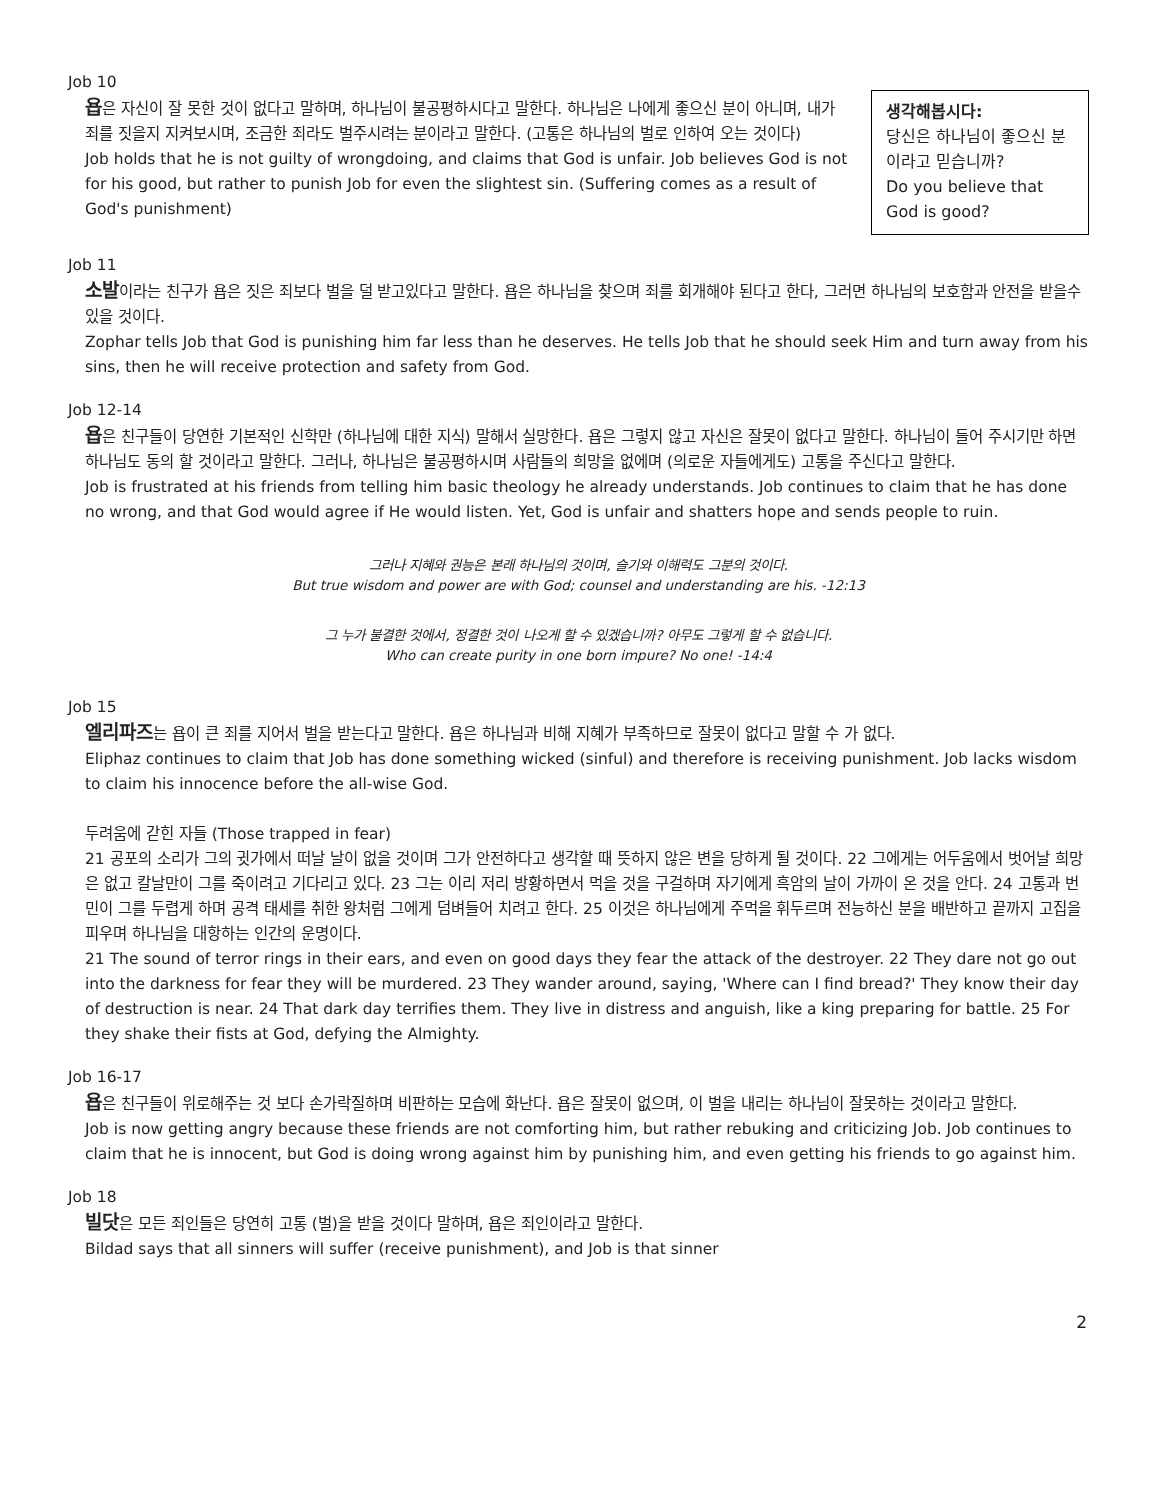Job 10
욥은 자신이 잘 못한 것이 없다고 말하며, 하나님이 불공평하시다고 말한다. 하나님은 나에게 좋으신 분이 아니며, 내가 죄를 짓을지 지켜보시며, 조금한 죄라도 벌주시려는 분이라고 말한다. (고통은 하나님의 벌로 인하여 오는 것이다)
Job holds that he is not guilty of wrongdoing, and claims that God is unfair. Job believes God is not for his good, but rather to punish Job for even the slightest sin. (Suffering comes as a result of God's punishment)
생각해봅시다:
당신은 하나님이 좋으신 분이라고 믿습니까?
Do you believe that God is good?
Job 11
소발이라는 친구가 욥은 짓은 죄보다 벌을 덜 받고있다고 말한다. 욥은 하나님을 찾으며 죄를 회개해야 된다고 한다, 그러면 하나님의 보호함과 안전을 받을수 있을 것이다.
Zophar tells Job that God is punishing him far less than he deserves. He tells Job that he should seek Him and turn away from his sins, then he will receive protection and safety from God.
Job 12-14
욥은 친구들이 당연한 기본적인 신학만 (하나님에 대한 지식) 말해서 실망한다. 욥은 그렇지 않고 자신은 잘못이 없다고 말한다. 하나님이 들어 주시기만 하면 하나님도 동의 할 것이라고 말한다. 그러나, 하나님은 불공평하시며 사람들의 희망을 없에며 (의로운 자들에게도) 고통을 주신다고 말한다.
Job is frustrated at his friends from telling him basic theology he already understands. Job continues to claim that he has done no wrong, and that God would agree if He would listen. Yet, God is unfair and shatters hope and sends people to ruin.
그러나 지혜와 권능은 본래 하나님의 것이며, 슬기와 이해력도 그분의 것이다.
But true wisdom and power are with God; counsel and understanding are his. -12:13
그 누가 불결한 것에서, 정결한 것이 나오게 할 수 있겠습니까? 아무도 그렇게 할 수 없습니다.
Who can create purity in one born impure? No one! -14:4
Job 15
엘리파즈는 욥이 큰 죄를 지어서 벌을 받는다고 말한다. 욥은 하나님과 비해 지혜가 부족하므로 잘못이 없다고 말할 수 가 없다.
Eliphaz continues to claim that Job has done something wicked (sinful) and therefore is receiving punishment. Job lacks wisdom to claim his innocence before the all-wise God.
두려움에 갇힌 자들 (Those trapped in fear)
21 공포의 소리가 그의 귓가에서 떠날 날이 없을 것이며 그가 안전하다고 생각할 때 뜻하지 않은 변을 당하게 될 것이다. 22 그에게는 어두움에서 벗어날 희망은 없고 칼날만이 그를 죽이려고 기다리고 있다. 23 그는 이리 저리 방황하면서 먹을 것을 구걸하며 자기에게 흑암의 날이 가까이 온 것을 안다. 24 고통과 번민이 그를 두렵게 하며 공격 태세를 취한 왕처럼 그에게 덤벼들어 치려고 한다. 25 이것은 하나님에게 주먹을 휘두르며 전능하신 분을 배반하고 끝까지 고집을 피우며 하나님을 대항하는 인간의 운명이다.
21 The sound of terror rings in their ears, and even on good days they fear the attack of the destroyer. 22 They dare not go out into the darkness for fear they will be murdered. 23 They wander around, saying, 'Where can I find bread?' They know their day of destruction is near. 24 That dark day terrifies them. They live in distress and anguish, like a king preparing for battle. 25 For they shake their fists at God, defying the Almighty.
Job 16-17
욥은 친구들이 위로해주는 것 보다 손가락질하며 비판하는 모습에 화난다. 욥은 잘못이 없으며, 이 벌을 내리는 하나님이 잘못하는 것이라고 말한다.
Job is now getting angry because these friends are not comforting him, but rather rebuking and criticizing Job. Job continues to claim that he is innocent, but God is doing wrong against him by punishing him, and even getting his friends to go against him.
Job 18
빌닷은 모든 죄인들은 당연히 고통 (벌)을 받을 것이다 말하며, 욥은 죄인이라고 말한다.
Bildad says that all sinners will suffer (receive punishment), and Job is that sinner
2